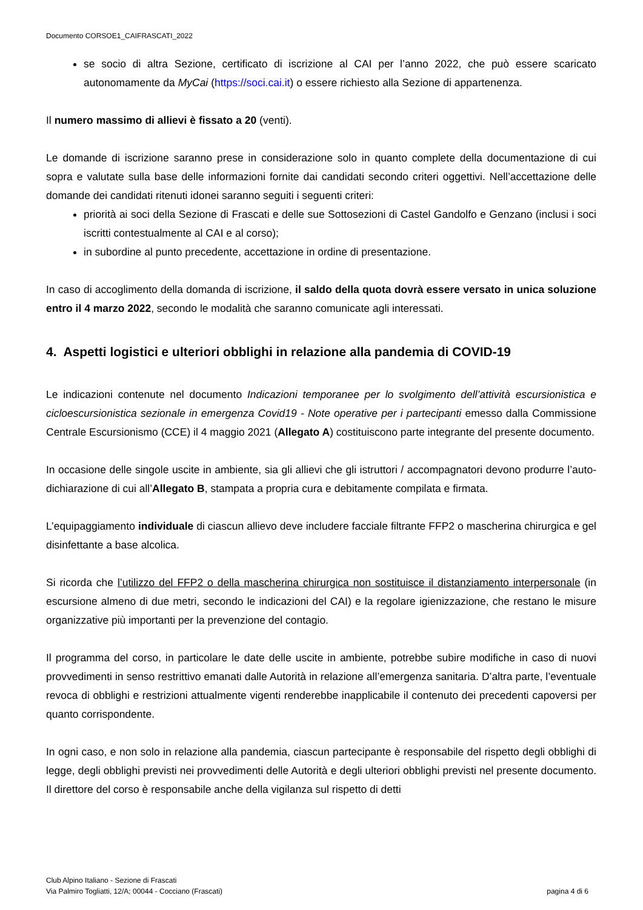Documento CORSOE1_CAIFRASCATI_2022
se socio di altra Sezione, certificato di iscrizione al CAI per l’anno 2022, che può essere scaricato autonomamente da MyCai (https://soci.cai.it) o essere richiesto alla Sezione di appartenenza.
Il numero massimo di allievi è fissato a 20 (venti).
Le domande di iscrizione saranno prese in considerazione solo in quanto complete della documentazione di cui sopra e valutate sulla base delle informazioni fornite dai candidati secondo criteri oggettivi. Nell’accettazione delle domande dei candidati ritenuti idonei saranno seguiti i seguenti criteri:
priorità ai soci della Sezione di Frascati e delle sue Sottosezioni di Castel Gandolfo e Genzano (inclusi i soci iscritti contestualmente al CAI e al corso);
in subordine al punto precedente, accettazione in ordine di presentazione.
In caso di accoglimento della domanda di iscrizione, il saldo della quota dovrà essere versato in unica soluzione entro il 4 marzo 2022, secondo le modalità che saranno comunicate agli interessati.
4. Aspetti logistici e ulteriori obblighi in relazione alla pandemia di COVID-19
Le indicazioni contenute nel documento Indicazioni temporanee per lo svolgimento dell’attività escursionistica e cicloescursionistica sezionale in emergenza Covid19 - Note operative per i partecipanti emesso dalla Commissione Centrale Escursionismo (CCE) il 4 maggio 2021 (Allegato A) costituiscono parte integrante del presente documento.
In occasione delle singole uscite in ambiente, sia gli allievi che gli istruttori / accompagnatori devono produrre l’auto-dichiarazione di cui all’Allegato B, stampata a propria cura e debitamente compilata e firmata.
L’equipaggiamento individuale di ciascun allievo deve includere facciale filtrante FFP2 o mascherina chirurgica e gel disinfettante a base alcolica.
Si ricorda che l’utilizzo del FFP2 o della mascherina chirurgica non sostituisce il distanziamento interpersonale (in escursione almeno di due metri, secondo le indicazioni del CAI) e la regolare igienizzazione, che restano le misure organizzative più importanti per la prevenzione del contagio.
Il programma del corso, in particolare le date delle uscite in ambiente, potrebbe subire modifiche in caso di nuovi provvedimenti in senso restrittivo emanati dalle Autorità in relazione all’emergenza sanitaria. D’altra parte, l’eventuale revoca di obblighi e restrizioni attualmente vigenti renderebbe inapplicabile il contenuto dei precedenti capoversi per quanto corrispondente.
In ogni caso, e non solo in relazione alla pandemia, ciascun partecipante è responsabile del rispetto degli obblighi di legge, degli obblighi previsti nei provvedimenti delle Autorità e degli ulteriori obblighi previsti nel presente documento. Il direttore del corso è responsabile anche della vigilanza sul rispetto di detti
Club Alpino Italiano - Sezione di Frascati
Via Palmiro Togliatti, 12/A; 00044 - Cocciano (Frascati) pagina 4 di 6